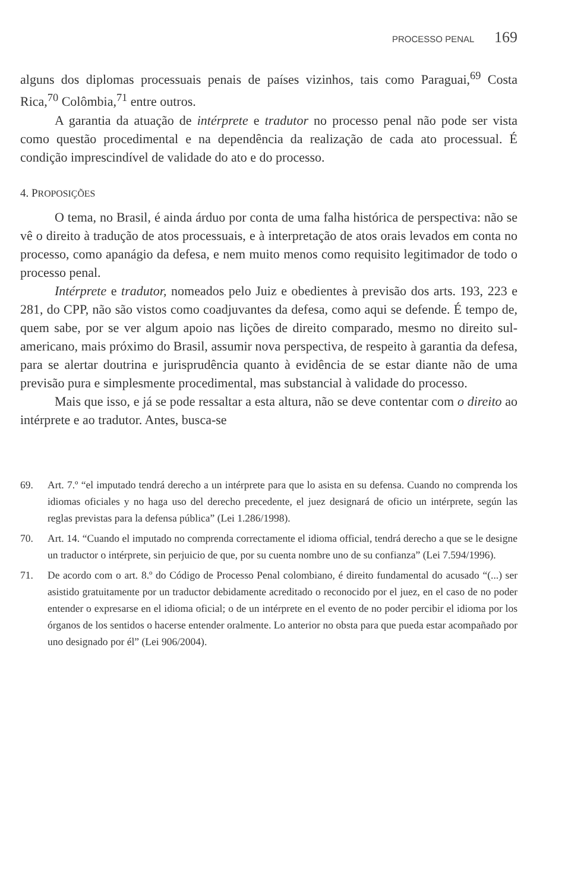PROCESSO PENAL 169
alguns dos diplomas processuais penais de países vizinhos, tais como Paraguai,<sup>69</sup> Costa Rica,<sup>70</sup> Colômbia,<sup>71</sup> entre outros.
A garantia da atuação de intérprete e tradutor no processo penal não pode ser vista como questão procedimental e na dependência da realização de cada ato processual. É condição imprescindível de validade do ato e do processo.
4. PROPOSIÇÕES
O tema, no Brasil, é ainda árduo por conta de uma falha histórica de perspectiva: não se vê o direito à tradução de atos processuais, e à interpretação de atos orais levados em conta no processo, como apanágio da defesa, e nem muito menos como requisito legitimador de todo o processo penal.
Intérprete e tradutor, nomeados pelo Juiz e obedientes à previsão dos arts. 193, 223 e 281, do CPP, não são vistos como coadjuvantes da defesa, como aqui se defende. É tempo de, quem sabe, por se ver algum apoio nas lições de direito comparado, mesmo no direito sul-americano, mais próximo do Brasil, assumir nova perspectiva, de respeito à garantia da defesa, para se alertar doutrina e jurisprudência quanto à evidência de se estar diante não de uma previsão pura e simplesmente procedimental, mas substancial à validade do processo.
Mais que isso, e já se pode ressaltar a esta altura, não se deve contentar com o direito ao intérprete e ao tradutor. Antes, busca-se
69. Art. 7.º “el imputado tendrá derecho a un intérprete para que lo asista en su defensa. Cuando no comprenda los idiomas oficiales y no haga uso del derecho precedente, el juez designará de oficio un intérprete, según las reglas previstas para la defensa pública” (Lei 1.286/1998).
70. Art. 14. “Cuando el imputado no comprenda correctamente el idioma official, tendrá derecho a que se le designe un traductor o intérprete, sin perjuicio de que, por su cuenta nombre uno de su confianza” (Lei 7.594/1996).
71. De acordo com o art. 8.º do Código de Processo Penal colombiano, é direito fundamental do acusado “(...) ser asistido gratuitamente por un traductor debidamente acreditado o reconocido por el juez, en el caso de no poder entender o expresarse en el idioma oficial; o de un intérprete en el evento de no poder percibir el idioma por los órganos de los sentidos o hacerse entender oralmente. Lo anterior no obsta para que pueda estar acompañado por uno designado por él” (Lei 906/2004).